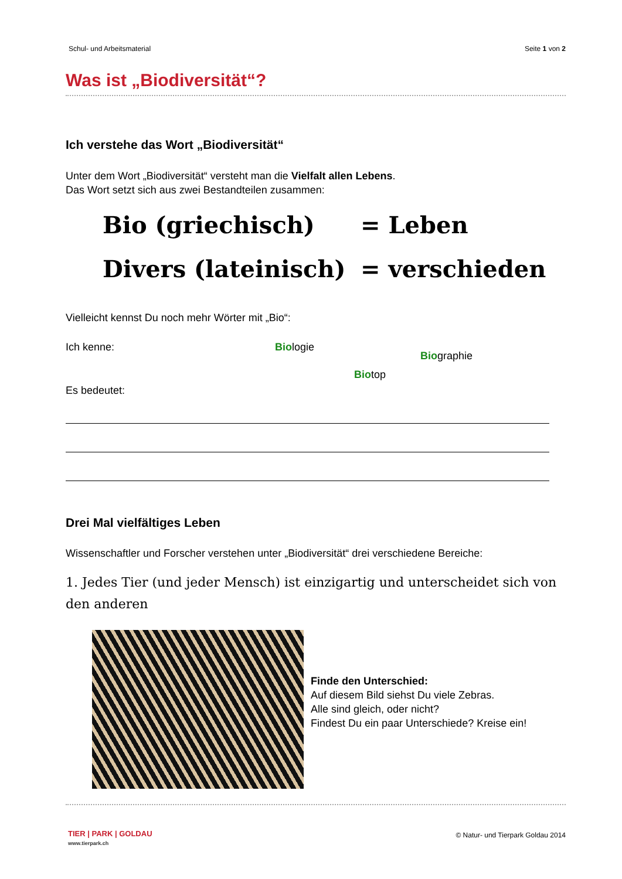Schul- und Arbeitsmaterial Seite 1 von 2
Was ist „Biodiversität“?
Ich verstehe das Wort „Biodiversität“
Unter dem Wort „Biodiversität“ versteht man die Vielfalt allen Lebens.
Das Wort setzt sich aus zwei Bestandteilen zusammen:
Bio (griechisch) = Leben
Divers (lateinisch) = verschieden
Vielleicht kennst Du noch mehr Wörter mit „Bio“:
Ich kenne: Biologie
Biographie
Biotop
Es bedeutet:
Drei Mal vielfältiges Leben
Wissenschaftler und Forscher verstehen unter „Biodiversität“ drei verschiedene Bereiche:
1. Jedes Tier (und jeder Mensch) ist einzigartig und unterscheidet sich von den anderen
Finde den Unterschied:
Auf diesem Bild siehst Du viele Zebras.
Alle sind gleich, oder nicht?
Findest Du ein paar Unterschiede? Kreise ein!
TIER | PARK | GOLDAU
www.tierpark.ch
© Natur- und Tierpark Goldau 2014